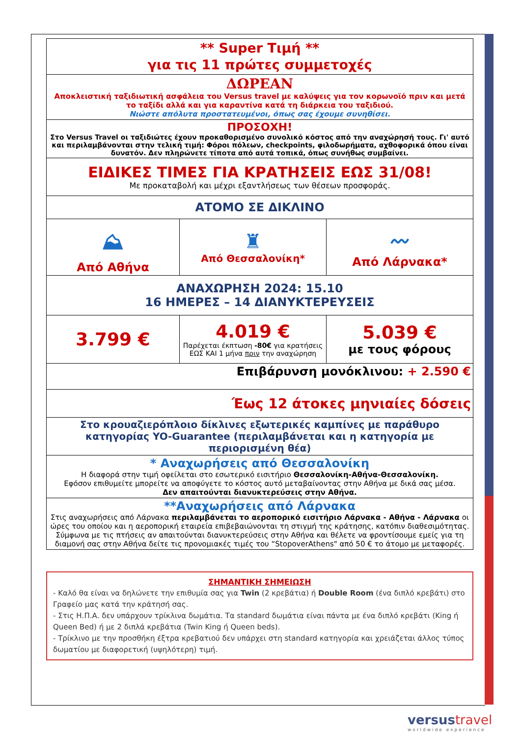| ** Super Τιμή ** για τις 11 πρώτες συμμετοχές | | |
| ΔΩΡΕΑΝ Αποκλειστική ταξιδιωτική ασφάλεια του Versus travel με καλύψεις για τον κορωνοϊό πριν και μετά το ταξίδι αλλά και για καραντίνα κατά τη διάρκεια του ταξιδιού. Νιώστε απόλυτα προστατευμένοι, όπως σας έχουμε συνηθίσει. | | |
| ΠΡΟΣΟΧΗ! Στο Versus Travel οι ταξιδιώτες έχουν προκαθορισμένο συνολικό κόστος από την αναχώρησή τους. Γι' αυτό και περιλαμβάνονται στην τελική τιμή: Φόροι πόλεων, checkpoints, φιλοδωρήματα, αχθοφορικά όπου είναι δυνατόν. Δεν πληρώνετε τίποτα από αυτά τοπικά, όπως συνήθως συμβαίνει. | | |
| ΕΙΔΙΚΕΣ ΤΙΜΕΣ ΓΙΑ ΚΡΑΤΗΣΕΙΣ ΕΩΣ 31/08! Με προκαταβολή και μέχρι εξαντλήσεως των θέσεων προσφοράς. | | |
| ΑΤΟΜΟ ΣΕ ΔΙΚΛΙΝΟ | | |
| ⛰ Από Αθήνα | ♜ Από Θεσσαλονίκη* | 〰 Από Λάρνακα* |
| ΑΝΑΧΩΡΗΣΗ 2024: 15.10 16 ΗΜΕΡΕΣ – 14 ΔΙΑΝΥΚΤΕΡΕΥΣΕΙΣ | | |
| 3.799 € | 4.019 € Παρέχεται έκπτωση -80€ για κρατήσεις ΕΩΣ ΚΑΙ 1 μήνα πριν την αναχώρηση | 5.039 € με τους φόρους |
| Επιβάρυνση μονόκλινου: + 2.590 € | | |
| Έως 12 άτοκες μηνιαίες δόσεις | | |
| Στο κρουαζιερόπλοιο δίκλινες εξωτερικές καμπίνες με παράθυρο κατηγορίας YO-Guarantee (περιλαμβάνεται και η κατηγορία με περιορισμένη θέα) | | |
| * Αναχωρήσεις από Θεσσαλονίκη Η διαφορά στην τιμή οφείλεται στο εσωτερικό εισιτήριο Θεσσαλονίκη-Αθήνα-Θεσσαλονίκη. Εφόσον επιθυμείτε μπορείτε να αποφύγετε το κόστος αυτό μεταβαίνοντας στην Αθήνα με δικά σας μέσα. Δεν απαιτούνται διανυκτερεύσεις στην Αθήνα. | | |
| **Αναχωρήσεις από Λάρνακα Στις αναχωρήσεις από Λάρνακα περιλαμβάνεται το αεροπορικό εισιτήριο Λάρνακα - Αθήνα - Λάρνακα οι ώρες του οποίου και η αεροπορική εταιρεία επιβεβαιώνονται τη στιγμή της κράτησης, κατόπιν διαθεσιμότητας. Σύμφωνα με τις πτήσεις αν απαιτούνται διανυκτερεύσεις στην Αθήνα και θέλετε να φροντίσουμε εμείς για τη διαμονή σας στην Αθήνα δείτε τις προνομιακές τιμές του “StopoverAthens" από 50 € το άτομο με μεταφορές. | | |
ΣΗΜΑΝΤΙΚΗ ΣΗΜΕΙΩΣΗ
- Καλό θα είναι να δηλώνετε την επιθυμία σας για Twin (2 κρεβάτια) ή Double Room (ένα διπλό κρεβάτι) στο Γραφείο μας κατά την κράτησή σας.
- Στις Η.Π.Α. δεν υπάρχουν τρίκλινα δωμάτια. Τα standard δωμάτια είναι πάντα με ένα διπλό κρεβάτι (King ή Queen Bed) ή με 2 διπλά κρεβάτια (Twin King ή Queen beds).
- Τρίκλινο με την προσθήκη έξτρα κρεβατιού δεν υπάρχει στη standard κατηγορία και χρειάζεται άλλος τύπος δωματίου με διαφορετική (υψηλότερη) τιμή.
versustravel
worldwide experience